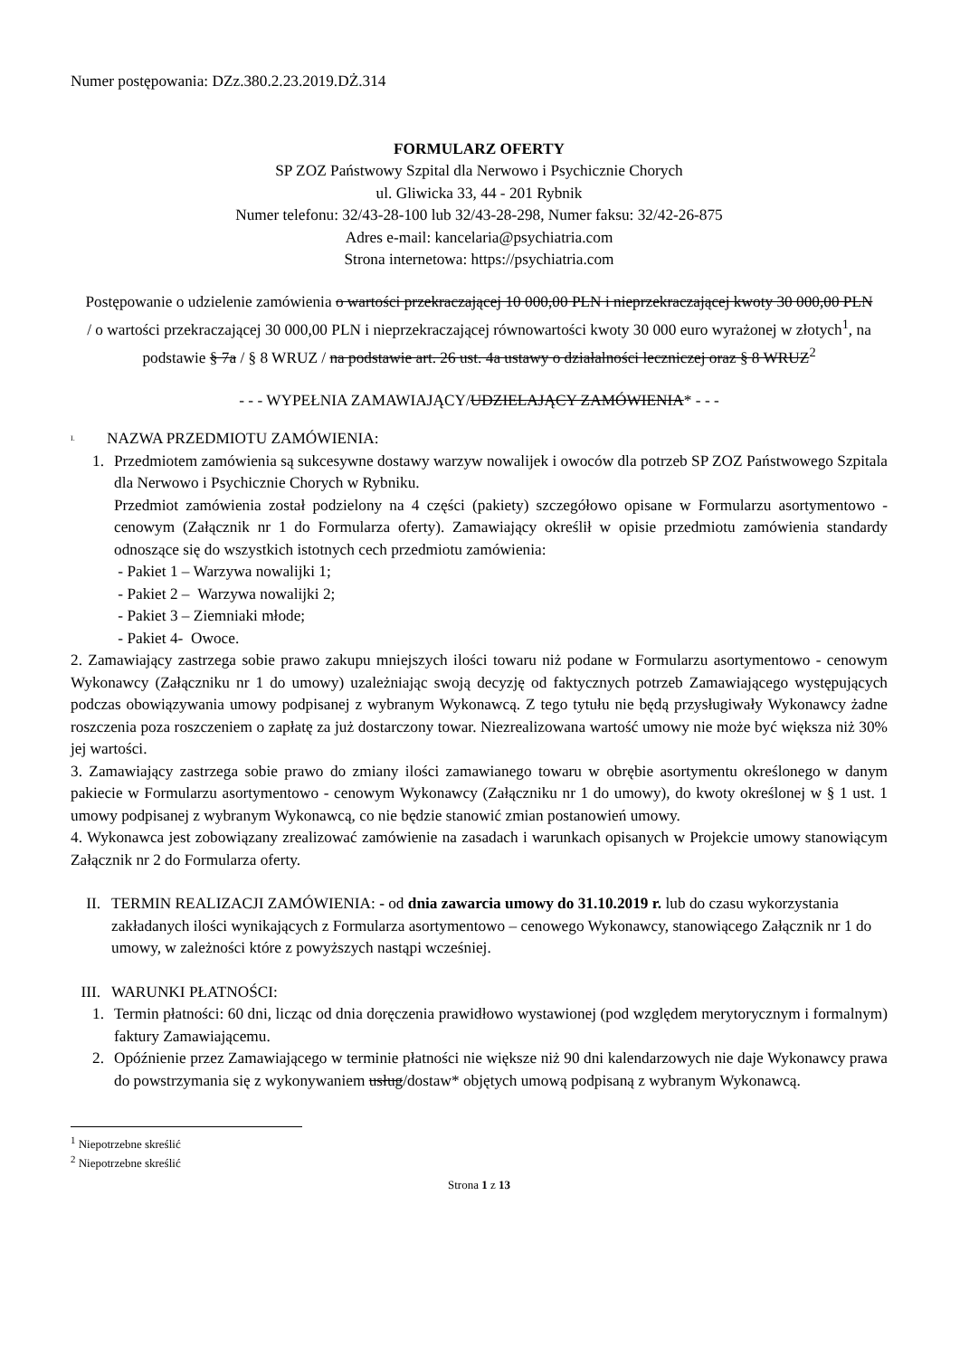Numer postępowania: DZz.380.2.23.2019.DŻ.314
FORMULARZ OFERTY
SP ZOZ Państwowy Szpital dla Nerwowo i Psychicznie Chorych
ul. Gliwicka 33, 44 - 201 Rybnik
Numer telefonu: 32/43-28-100 lub 32/43-28-298, Numer faksu: 32/42-26-875
Adres e-mail: kancelaria@psychiatria.com
Strona internetowa: https://psychiatria.com
Postępowanie o udzielenie zamówienia o wartości przekraczającej 10 000,00 PLN i nieprzekraczającej kwoty 30 000,00 PLN / o wartości przekraczającej 30 000,00 PLN i nieprzekraczającej równowartości kwoty 30 000 euro wyrażonej w złotych<sup>1</sup>, na podstawie § 7a / § 8 WRUZ / na podstawie art. 26 ust. 4a ustawy o działalności leczniczej oraz § 8 WRUZ<sup>2</sup>
- - - WYPEŁNIA ZAMAWIAJĄCY/UDZIELAJĄCY ZAMÓWIENIA* - - -
I. NAZWA PRZEDMIOTU ZAMÓWIENIA:
1. Przedmiotem zamówienia są sukcesywne dostawy warzyw nowalijek i owoców dla potrzeb SP ZOZ Państwowego Szpitala dla Nerwowo i Psychicznie Chorych w Rybniku.
Przedmiot zamówienia został podzielony na 4 części (pakiety) szczegółowo opisane w Formularzu asortymentowo - cenowym (Załącznik nr 1 do Formularza oferty). Zamawiający określił w opisie przedmiotu zamówienia standardy odnoszące się do wszystkich istotnych cech przedmiotu zamówienia:
- Pakiet 1 – Warzywa nowalijki 1;
- Pakiet 2 – Warzywa nowalijki 2;
- Pakiet 3 – Ziemniaki młode;
- Pakiet 4- Owoce.
2. Zamawiający zastrzega sobie prawo zakupu mniejszych ilości towaru niż podane w Formularzu asortymentowo - cenowym Wykonawcy (Załączniku nr 1 do umowy) uzależniając swoją decyzję od faktycznych potrzeb Zamawiającego występujących podczas obowiązywania umowy podpisanej z wybranym Wykonawcą. Z tego tytułu nie będą przysługiwały Wykonawcy żadne roszczenia poza roszczeniem o zapłatę za już dostarczony towar. Niezrealizowana wartość umowy nie może być większa niż 30% jej wartości.
3. Zamawiający zastrzega sobie prawo do zmiany ilości zamawianego towaru w obrębie asortymentu określonego w danym pakiecie w Formularzu asortymentowo - cenowym Wykonawcy (Załączniku nr 1 do umowy), do kwoty określonej w § 1 ust. 1 umowy podpisanej z wybranym Wykonawcą, co nie będzie stanowić zmian postanowień umowy.
4. Wykonawca jest zobowiązany zrealizować zamówienie na zasadach i warunkach opisanych w Projekcie umowy stanowiącym Załącznik nr 2 do Formularza oferty.
II. TERMIN REALIZACJI ZAMÓWIENIA: - od dnia zawarcia umowy do 31.10.2019 r. lub do czasu wykorzystania zakładanych ilości wynikających z Formularza asortymentowo – cenowego Wykonawcy, stanowiącego Załącznik nr 1 do umowy, w zależności które z powyższych nastąpi wcześniej.
III. WARUNKI PŁATNOŚCI:
1. Termin płatności: 60 dni, licząc od dnia doręczenia prawidłowo wystawionej (pod względem merytorycznym i formalnym) faktury Zamawiającemu.
2. Opóźnienie przez Zamawiającego w terminie płatności nie większe niż 90 dni kalendarzowych nie daje Wykonawcy prawa do powstrzymania się z wykonywaniem usług/dostaw* objętych umową podpisaną z wybranym Wykonawcą.
<sup>1</sup> Niepotrzebne skreślić
<sup>2</sup> Niepotrzebne skreślić
Strona 1 z 13